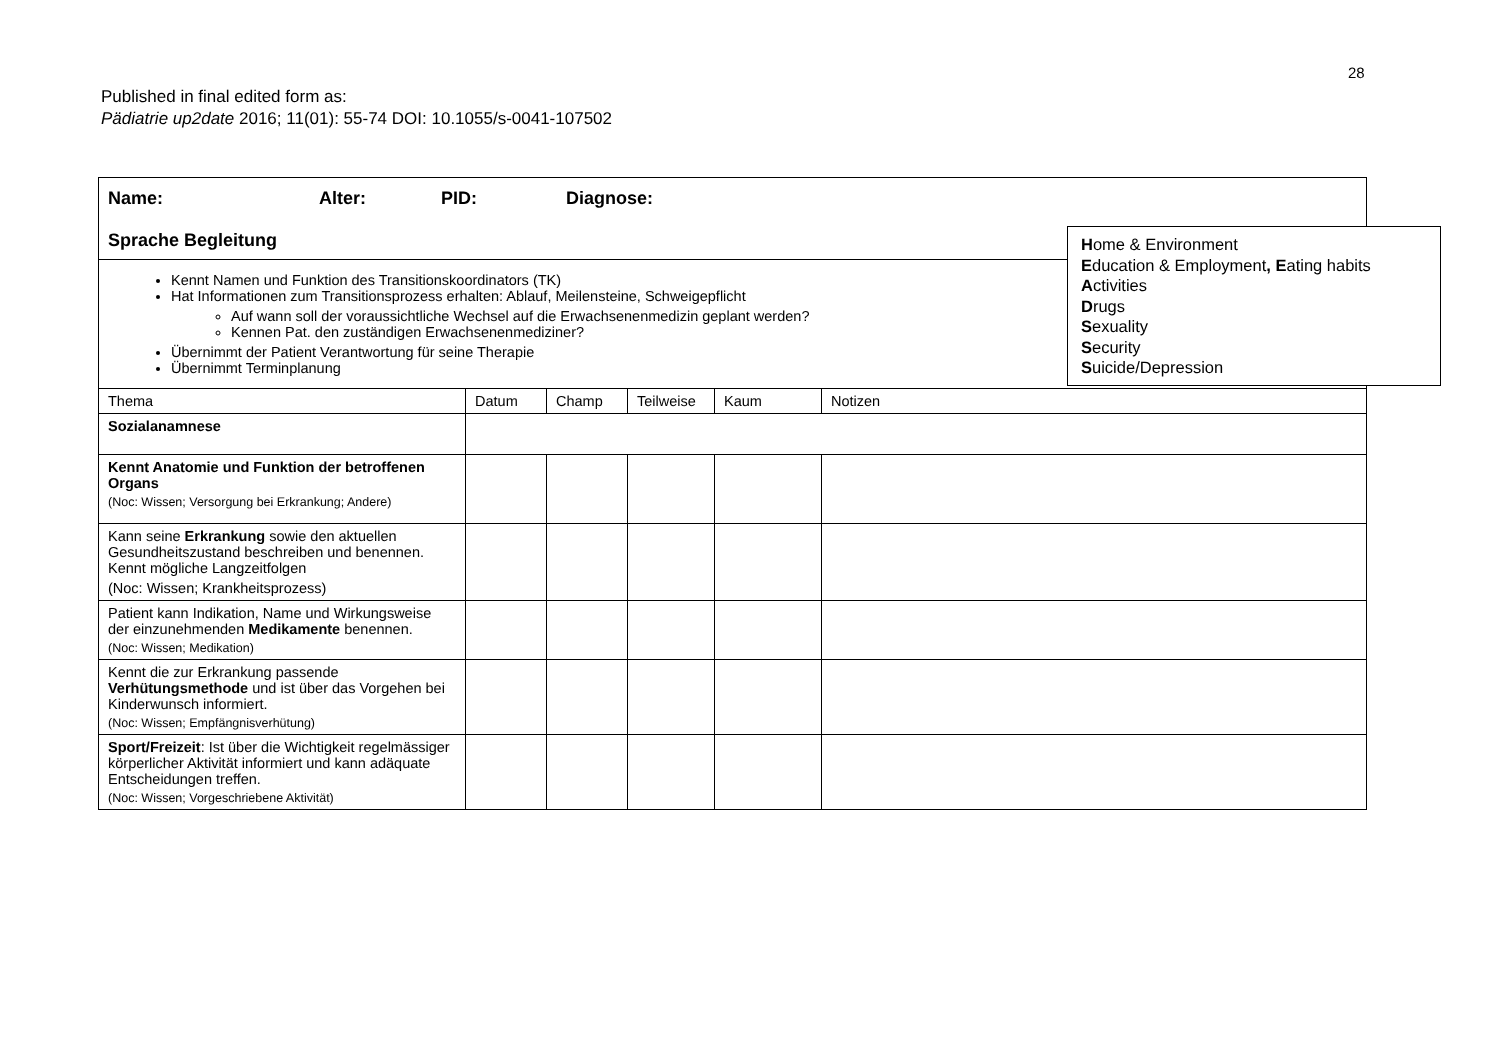28
Published in final edited form as:
Pädiatrie up2date 2016; 11(01): 55-74 DOI: 10.1055/s-0041-107502
| Name: Alter: PID: Diagnose: Sprache Begleitung | | | | | |
| Kennt Namen und Funktion des Transitionskoordinators (TK) Hat Informationen zum Transitionsprozess erhalten: Ablauf, Meilensteine, Schweigepflicht Auf wann soll der voraussichtliche Wechsel auf die Erwachsenenmedizin geplant werden? Kennen Pat. den zuständigen Erwachsenenmediziner? Übernimmt der Patient Verantwortung für seine Therapie Übernimmt Terminplanung | | | | | |
| Thema | Datum | Champ | Teilweise | Kaum | Notizen |
| Sozialanamnese | | | | | |
| Kennt Anatomie und Funktion der betroffenen Organs (Noc: Wissen; Versorgung bei Erkrankung; Andere) | | | | | |
| Kann seine Erkrankung sowie den aktuellen Gesundheitszustand beschreiben und benennen. Kennt mögliche Langzeitfolgen (Noc: Wissen; Krankheitsprozess) | | | | | |
| Patient kann Indikation, Name und Wirkungsweise der einzunehmenden Medikamente benennen. (Noc: Wissen; Medikation) | | | | | |
| Kennt die zur Erkrankung passende Verhütungsmethode und ist über das Vorgehen bei Kinderwunsch informiert. (Noc: Wissen; Empfängnisverhütung) | | | | | |
| Sport/Freizeit : Ist über die Wichtigkeit regelmässiger körperlicher Aktivität informiert und kann adäquate Entscheidungen treffen. (Noc: Wissen; Vorgeschriebene Aktivität) | | | | | |
Home & Environment
Education & Employment, Eating habits
Activities
Drugs
Sexuality
Security
Suicide/Depression